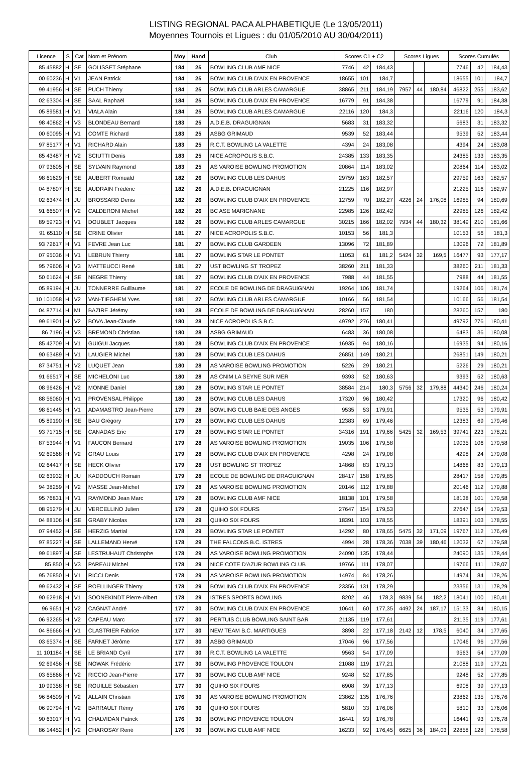LISTING REGIONAL PACA ALPHABETIQUE (Le 13/05/2011)
Moyennes Tournois et Ligues : du 01/05/2010 AU 30/04/2011)
| Licence | S | Cat | Nom et Prénom | Moy | Hand | Club | Scores C1 + C2 | | | Scores Ligues | | | Scores Cumulés | | |
| --- | --- | --- | --- | --- | --- | --- | --- | --- | --- | --- | --- | --- | --- | --- | --- |
| 85 45882 | H | SE | GOLISSET Stéphane | 184 | 25 | BOWLING CLUB AMF NICE | 7746 | 42 | 184,43 | | | | 7746 | 42 | 184,43 |
| 00 60236 | H | V1 | JEAN Patrick | 184 | 25 | BOWLING CLUB D'AIX EN PROVENCE | 18655 | 101 | 184,7 | | | | 18655 | 101 | 184,7 |
| 99 41956 | H | SE | PUCH Thierry | 184 | 25 | BOWLING CLUB ARLES CAMARGUE | 38865 | 211 | 184,19 | 7957 | 44 | 180,84 | 46822 | 255 | 183,62 |
| 02 63304 | H | SE | SAAL Raphaël | 184 | 25 | BOWLING CLUB D'AIX EN PROVENCE | 16779 | 91 | 184,38 | | | | 16779 | 91 | 184,38 |
| 05 89581 | H | V1 | VIALA Alain | 184 | 25 | BOWLING CLUB ARLES CAMARGUE | 22116 | 120 | 184,3 | | | | 22116 | 120 | 184,3 |
| 98 40862 | H | V3 | BLONDEAU Bernard | 183 | 25 | A.D.E.B. DRAGUIGNAN | 5683 | 31 | 183,32 | | | | 5683 | 31 | 183,32 |
| 00 60095 | H | V1 | COMTE Richard | 183 | 25 | ASBG GRIMAUD | 9539 | 52 | 183,44 | | | | 9539 | 52 | 183,44 |
| 97 85177 | H | V1 | RICHARD Alain | 183 | 25 | R.C.T. BOWLING LA VALETTE | 4394 | 24 | 183,08 | | | | 4394 | 24 | 183,08 |
| 85 43487 | H | V2 | SCIUTTI Denis | 183 | 25 | NICE ACROPOLIS S.B.C. | 24385 | 133 | 183,35 | | | | 24385 | 133 | 183,35 |
| 07 93605 | H | SE | SYLVAIN Raymond | 183 | 25 | AS VAROISE BOWLING PROMOTION | 20864 | 114 | 183,02 | | | | 20864 | 114 | 183,02 |
| 98 61629 | H | SE | AUBERT Romuald | 182 | 26 | BOWLING CLUB LES DAHUS | 29759 | 163 | 182,57 | | | | 29759 | 163 | 182,57 |
| 04 87807 | H | SE | AUDRAIN Frédéric | 182 | 26 | A.D.E.B. DRAGUIGNAN | 21225 | 116 | 182,97 | | | | 21225 | 116 | 182,97 |
| 02 63474 | H | JU | BROSSARD Denis | 182 | 26 | BOWLING CLUB D'AIX EN PROVENCE | 12759 | 70 | 182,27 | 4226 | 24 | 176,08 | 16985 | 94 | 180,69 |
| 91 66507 | H | V2 | CALDERONI Michel | 182 | 26 | BC ASE MARIGNANE | 22985 | 126 | 182,42 | | | | 22985 | 126 | 182,42 |
| 89 59723 | H | V1 | DOUBLET Jacques | 182 | 26 | BOWLING CLUB ARLES CAMARGUE | 30215 | 166 | 182,02 | 7934 | 44 | 180,32 | 38149 | 210 | 181,66 |
| 91 65110 | H | SE | CRINE Olivier | 181 | 27 | NICE ACROPOLIS S.B.C. | 10153 | 56 | 181,3 | | | | 10153 | 56 | 181,3 |
| 93 72617 | H | V1 | FEVRE Jean Luc | 181 | 27 | BOWLING CLUB GARDEEN | 13096 | 72 | 181,89 | | | | 13096 | 72 | 181,89 |
| 07 95036 | H | V1 | LEBRUN Thierry | 181 | 27 | BOWLING STAR LE PONTET | 11053 | 61 | 181,2 | 5424 | 32 | 169,5 | 16477 | 93 | 177,17 |
| 95 79606 | H | V3 | MATTEUCCI René | 181 | 27 | UST BOWLING ST TROPEZ | 38260 | 211 | 181,33 | | | | 38260 | 211 | 181,33 |
| 50 61624 | H | SE | NEGRE Thierry | 181 | 27 | BOWLING CLUB D'AIX EN PROVENCE | 7988 | 44 | 181,55 | | | | 7988 | 44 | 181,55 |
| 05 89194 | H | JU | TONNERRE Guillaume | 181 | 27 | ECOLE DE BOWLING DE DRAGUIGNAN | 19264 | 106 | 181,74 | | | | 19264 | 106 | 181,74 |
| 10 101058 | H | V2 | VAN-TIEGHEM Yves | 181 | 27 | BOWLING CLUB ARLES CAMARGUE | 10166 | 56 | 181,54 | | | | 10166 | 56 | 181,54 |
| 04 87714 | H | MI | BAZIRE Jérémy | 180 | 28 | ECOLE DE BOWLING DE DRAGUIGNAN | 28260 | 157 | 180 | | | | 28260 | 157 | 180 |
| 99 61901 | H | V2 | BOVA Jean-Claude | 180 | 28 | NICE ACROPOLIS S.B.C. | 49792 | 276 | 180,41 | | | | 49792 | 276 | 180,41 |
| 86 7196 | H | V3 | BREMOND Christian | 180 | 28 | ASBG GRIMAUD | 6483 | 36 | 180,08 | | | | 6483 | 36 | 180,08 |
| 85 42709 | H | V1 | GUIGUI Jacques | 180 | 28 | BOWLING CLUB D'AIX EN PROVENCE | 16935 | 94 | 180,16 | | | | 16935 | 94 | 180,16 |
| 90 63489 | H | V1 | LAUGIER Michel | 180 | 28 | BOWLING CLUB LES DAHUS | 26851 | 149 | 180,21 | | | | 26851 | 149 | 180,21 |
| 87 34751 | H | V2 | LUQUET Jean | 180 | 28 | AS VAROISE BOWLING PROMOTION | 5226 | 29 | 180,21 | | | | 5226 | 29 | 180,21 |
| 91 66517 | H | SE | MICHELONI Luc | 180 | 28 | AS CNIM LA SEYNE SUR MER | 9393 | 52 | 180,63 | | | | 9393 | 52 | 180,63 |
| 08 96426 | H | V2 | MONNE Daniel | 180 | 28 | BOWLING STAR LE PONTET | 38584 | 214 | 180,3 | 5756 | 32 | 179,88 | 44340 | 246 | 180,24 |
| 88 56060 | H | V1 | PROVENSAL Philippe | 180 | 28 | BOWLING CLUB LES DAHUS | 17320 | 96 | 180,42 | | | | 17320 | 96 | 180,42 |
| 98 61445 | H | V1 | ADAMASTRO Jean-Pierre | 179 | 28 | BOWLING CLUB BAIE DES ANGES | 9535 | 53 | 179,91 | | | | 9535 | 53 | 179,91 |
| 05 89190 | H | SE | BAU Grégory | 179 | 28 | BOWLING CLUB LES DAHUS | 12383 | 69 | 179,46 | | | | 12383 | 69 | 179,46 |
| 93 71715 | H | SE | CANADAS Eric | 179 | 28 | BOWLING STAR LE PONTET | 34316 | 191 | 179,66 | 5425 | 32 | 169,53 | 39741 | 223 | 178,21 |
| 87 53944 | H | V1 | FAUCON Bernard | 179 | 28 | AS VAROISE BOWLING PROMOTION | 19035 | 106 | 179,58 | | | | 19035 | 106 | 179,58 |
| 92 69568 | H | V2 | GRAU Louis | 179 | 28 | BOWLING CLUB D'AIX EN PROVENCE | 4298 | 24 | 179,08 | | | | 4298 | 24 | 179,08 |
| 02 64417 | H | SE | HECK Olivier | 179 | 28 | UST BOWLING ST TROPEZ | 14868 | 83 | 179,13 | | | | 14868 | 83 | 179,13 |
| 02 63932 | H | JU | KADDOUCH Romain | 179 | 28 | ECOLE DE BOWLING DE DRAGUIGNAN | 28417 | 158 | 179,85 | | | | 28417 | 158 | 179,85 |
| 94 38259 | H | V2 | MASSE Jean-Michel | 179 | 28 | AS VAROISE BOWLING PROMOTION | 20146 | 112 | 179,88 | | | | 20146 | 112 | 179,88 |
| 95 76831 | H | V1 | RAYMOND Jean Marc | 179 | 28 | BOWLING CLUB AMF NICE | 18138 | 101 | 179,58 | | | | 18138 | 101 | 179,58 |
| 08 95279 | H | JU | VERCELLINO Julien | 179 | 28 | QUIHO SIX FOURS | 27647 | 154 | 179,53 | | | | 27647 | 154 | 179,53 |
| 04 88106 | H | SE | GRABY Nicolas | 178 | 29 | QUIHO SIX FOURS | 18391 | 103 | 178,55 | | | | 18391 | 103 | 178,55 |
| 07 94452 | H | SE | HERZIG Martial | 178 | 29 | BOWLING STAR LE PONTET | 14292 | 80 | 178,65 | 5475 | 32 | 171,09 | 19767 | 112 | 176,49 |
| 97 85227 | H | SE | LALLEMAND Hervé | 178 | 29 | THE FALCONS B.C. ISTRES | 4994 | 28 | 178,36 | 7038 | 39 | 180,46 | 12032 | 67 | 179,58 |
| 99 61897 | H | SE | LESTRUHAUT Christophe | 178 | 29 | AS VAROISE BOWLING PROMOTION | 24090 | 135 | 178,44 | | | | 24090 | 135 | 178,44 |
| 85 850 | H | V3 | PAREAU Michel | 178 | 29 | NICE COTE D'AZUR BOWLING CLUB | 19766 | 111 | 178,07 | | | | 19766 | 111 | 178,07 |
| 95 76850 | H | V1 | RICCI Denis | 178 | 29 | AS VAROISE BOWLING PROMOTION | 14974 | 84 | 178,26 | | | | 14974 | 84 | 178,26 |
| 99 62432 | H | SE | ROELLINGER Thierry | 178 | 29 | BOWLING CLUB D'AIX EN PROVENCE | 23356 | 131 | 178,29 | | | | 23356 | 131 | 178,29 |
| 90 62918 | H | V1 | SOONEKINDT Pierre-Albert | 178 | 29 | ISTRES SPORTS BOWLING | 8202 | 46 | 178,3 | 9839 | 54 | 182,2 | 18041 | 100 | 180,41 |
| 96 9651 | H | V2 | CAGNAT André | 177 | 30 | BOWLING CLUB D'AIX EN PROVENCE | 10641 | 60 | 177,35 | 4492 | 24 | 187,17 | 15133 | 84 | 180,15 |
| 06 92265 | H | V2 | CAPEAU Marc | 177 | 30 | PERTUIS CLUB BOWLING SAINT BAR | 21135 | 119 | 177,61 | | | | 21135 | 119 | 177,61 |
| 04 86666 | H | V1 | CLASTRIER Fabrice | 177 | 30 | NEW TEAM B.C. MARTIGUES | 3898 | 22 | 177,18 | 2142 | 12 | 178,5 | 6040 | 34 | 177,65 |
| 03 65374 | H | SE | FARNET Jérôme | 177 | 30 | ASBG GRIMAUD | 17046 | 96 | 177,56 | | | | 17046 | 96 | 177,56 |
| 11 101184 | H | SE | LE BRIAND Cyril | 177 | 30 | R.C.T. BOWLING LA VALETTE | 9563 | 54 | 177,09 | | | | 9563 | 54 | 177,09 |
| 92 69456 | H | SE | NOWAK Frédéric | 177 | 30 | BOWLING PROVENCE TOULON | 21088 | 119 | 177,21 | | | | 21088 | 119 | 177,21 |
| 03 65866 | H | V2 | RICCIO Jean-Pierre | 177 | 30 | BOWLING CLUB AMF NICE | 9248 | 52 | 177,85 | | | | 9248 | 52 | 177,85 |
| 10 99358 | H | SE | ROUILLE Sébastien | 177 | 30 | QUIHO SIX FOURS | 6908 | 39 | 177,13 | | | | 6908 | 39 | 177,13 |
| 96 84509 | H | V2 | ALLAIN Christian | 176 | 30 | AS VAROISE BOWLING PROMOTION | 23862 | 135 | 176,76 | | | | 23862 | 135 | 176,76 |
| 06 90794 | H | V2 | BARRAULT Rémy | 176 | 30 | QUIHO SIX FOURS | 5810 | 33 | 176,06 | | | | 5810 | 33 | 176,06 |
| 90 63017 | H | V1 | CHALVIDAN Patrick | 176 | 30 | BOWLING PROVENCE TOULON | 16441 | 93 | 176,78 | | | | 16441 | 93 | 176,78 |
| 86 14452 | H | V2 | CHAROSAY René | 176 | 30 | BOWLING CLUB AMF NICE | 16233 | 92 | 176,45 | 6625 | 36 | 184,03 | 22858 | 128 | 178,58 |